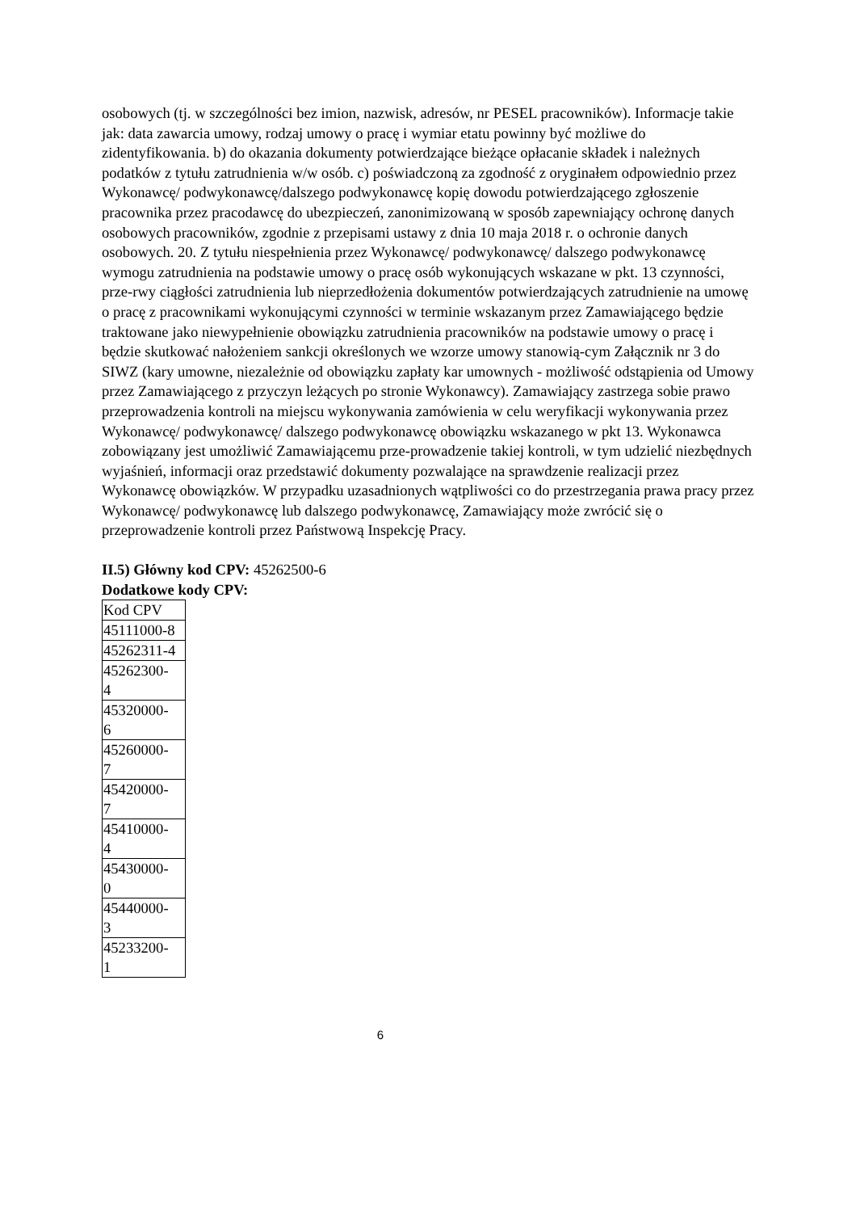osobowych (tj. w szczególności bez imion, nazwisk, adresów, nr PESEL pracowników). Informacje takie jak: data zawarcia umowy, rodzaj umowy o pracę i wymiar etatu powinny być możliwe do zidentyfikowania. b) do okazania dokumenty potwierdzające bieżące opłacanie składek i należnych podatków z tytułu zatrudnienia w/w osób. c) poświadczoną za zgodność z oryginałem odpowiednio przez Wykonawcę/ podwykonawcę/dalszego podwykonawcę kopię dowodu potwierdzającego zgłoszenie pracownika przez pracodawcę do ubezpieczeń, zanonimizowaną w sposób zapewniający ochronę danych osobowych pracowników, zgodnie z przepisami ustawy z dnia 10 maja 2018 r. o ochronie danych osobowych. 20. Z tytułu niespełnienia przez Wykonawcę/ podwykonawcę/ dalszego podwykonawcę wymogu zatrudnienia na podstawie umowy o pracę osób wykonujących wskazane w pkt. 13 czynności, prze-rwy ciągłości zatrudnienia lub nieprzedłożenia dokumentów potwierdzających zatrudnienie na umowę o pracę z pracownikami wykonującymi czynności w terminie wskazanym przez Zamawiającego będzie traktowane jako niewypełnienie obowiązku zatrudnienia pracowników na podstawie umowy o pracę i będzie skutkować nałożeniem sankcji określonych we wzorze umowy stanowią-cym Załącznik nr 3 do SIWZ (kary umowne, niezależnie od obowiązku zapłaty kar umownych - możliwość odstąpienia od Umowy przez Zamawiającego z przyczyn leżących po stronie Wykonawcy). Zamawiający zastrzega sobie prawo przeprowadzenia kontroli na miejscu wykonywania zamówienia w celu weryfikacji wykonywania przez Wykonawcę/ podwykonawcę/ dalszego podwykonawcę obowiązku wskazanego w pkt 13. Wykonawca zobowiązany jest umożliwić Zamawiającemu prze-prowadzenie takiej kontroli, w tym udzielić niezbędnych wyjaśnień, informacji oraz przedstawić dokumenty pozwalające na sprawdzenie realizacji przez Wykonawcę obowiązków. W przypadku uzasadnionych wątpliwości co do przestrzegania prawa pracy przez Wykonawcę/ podwykonawcę lub dalszego podwykonawcę, Zamawiający może zwrócić się o przeprowadzenie kontroli przez Państwową Inspekcję Pracy.
II.5) Główny kod CPV: 45262500-6
Dodatkowe kody CPV:
| Kod CPV |
| 45111000-8 |
| 45262311-4 |
| 45262300- 4 |
| 45320000- 6 |
| 45260000- 7 |
| 45420000- 7 |
| 45410000- 4 |
| 45430000- 0 |
| 45440000- 3 |
| 45233200- 1 |
6